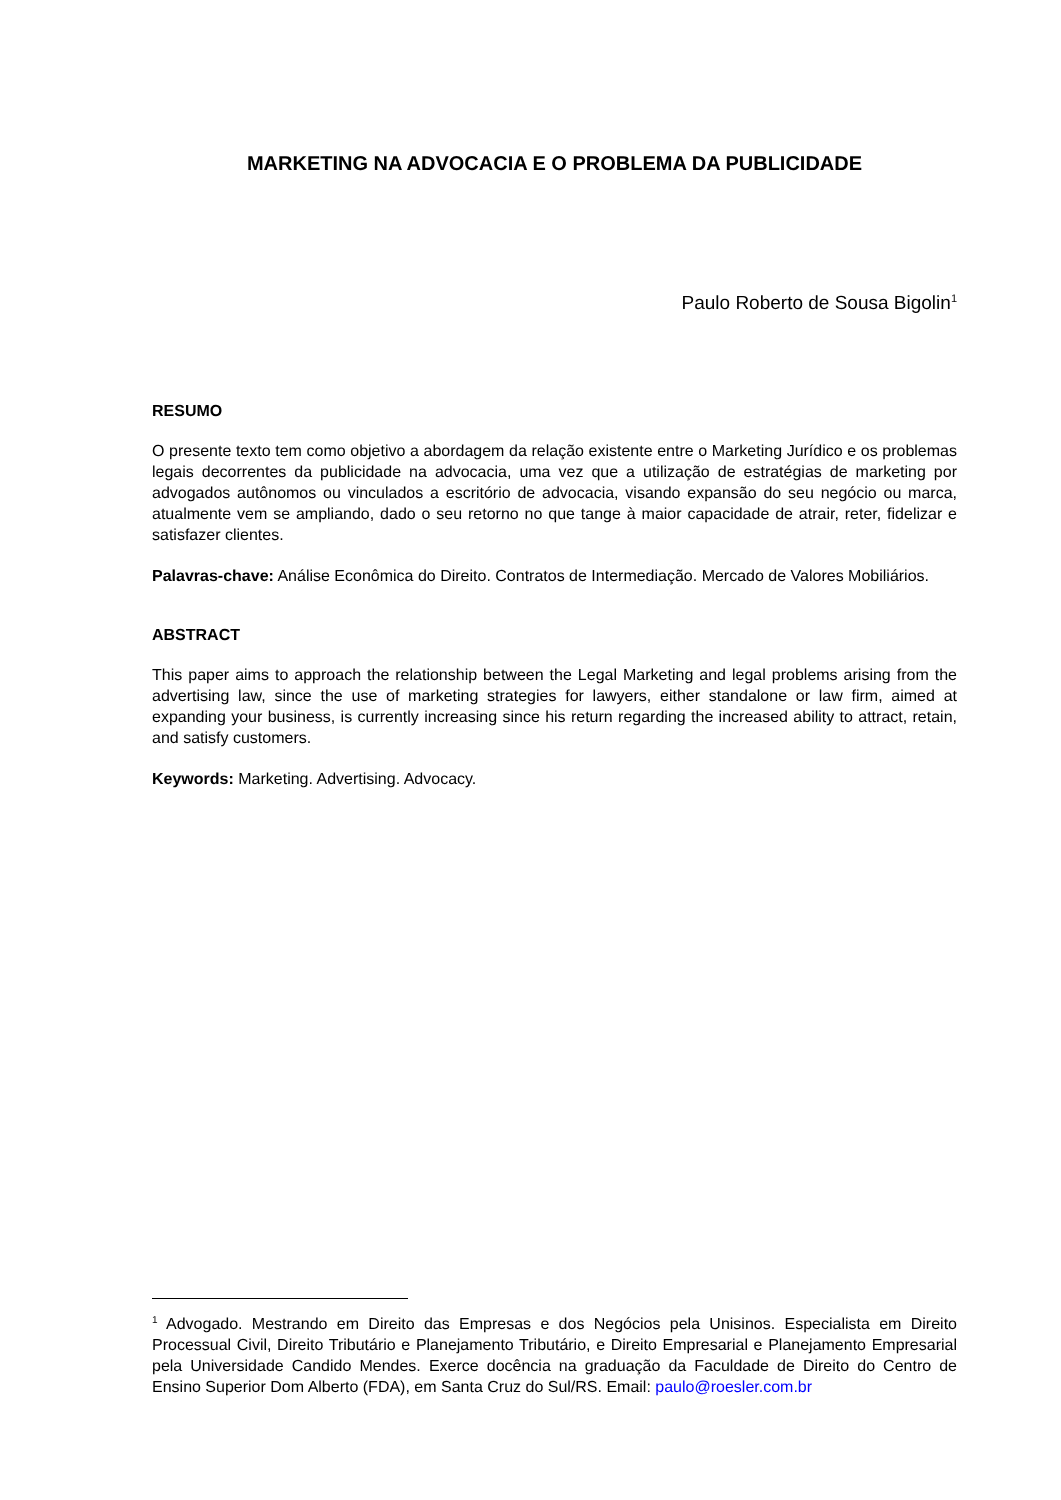MARKETING NA ADVOCACIA E O PROBLEMA DA PUBLICIDADE
Paulo Roberto de Sousa Bigolin<sup>1</sup>
RESUMO
O presente texto tem como objetivo a abordagem da relação existente entre o Marketing Jurídico e os problemas legais decorrentes da publicidade na advocacia, uma vez que a utilização de estratégias de marketing por advogados autônomos ou vinculados a escritório de advocacia, visando expansão do seu negócio ou marca, atualmente vem se ampliando, dado o seu retorno no que tange à maior capacidade de atrair, reter, fidelizar e satisfazer clientes.
Palavras-chave: Análise Econômica do Direito. Contratos de Intermediação. Mercado de Valores Mobiliários.
ABSTRACT
This paper aims to approach the relationship between the Legal Marketing and legal problems arising from the advertising law, since the use of marketing strategies for lawyers, either standalone or law firm, aimed at expanding your business, is currently increasing since his return regarding the increased ability to attract, retain, and satisfy customers.
Keywords: Marketing. Advertising. Advocacy.
<sup>1</sup> Advogado. Mestrando em Direito das Empresas e dos Negócios pela Unisinos. Especialista em Direito Processual Civil, Direito Tributário e Planejamento Tributário, e Direito Empresarial e Planejamento Empresarial pela Universidade Candido Mendes. Exerce docência na graduação da Faculdade de Direito do Centro de Ensino Superior Dom Alberto (FDA), em Santa Cruz do Sul/RS. Email: paulo@roesler.com.br